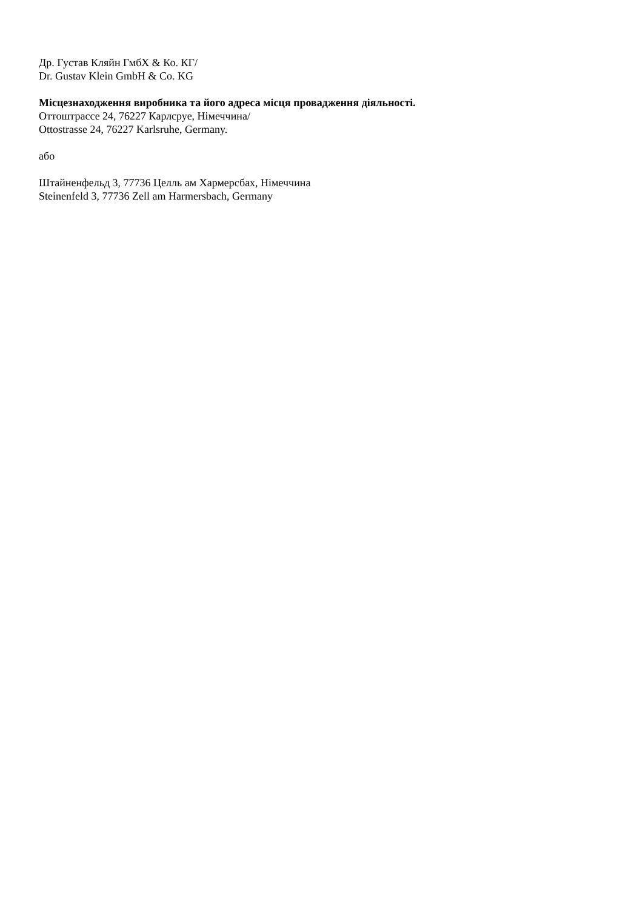Др. Густав Кляйн ГмбХ & Ко. КГ/
Dr. Gustav Klein GmbH & Co. KG
Місцезнаходження виробника та його адреса місця провадження діяльності.
Оттоштрассе 24, 76227 Карлсруе, Німеччина/
Ottostrasse 24, 76227 Karlsruhe, Germany.
або
Штайненфельд 3, 77736 Целль ам Хармерсбах, Німеччина
Steinenfeld 3, 77736 Zell am Harmersbach, Germany